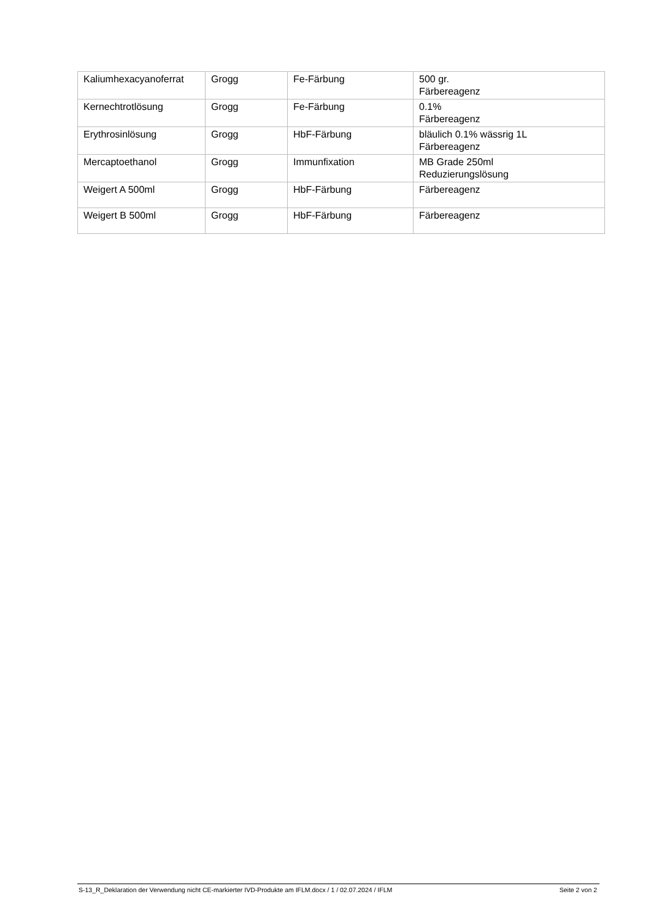| Kaliumhexacyanoferrat | Grogg | Fe-Färbung | 500 gr. Färbereagenz |
| Kernechtrotlösung | Grogg | Fe-Färbung | 0.1% Färbereagenz |
| Erythrosinlösung | Grogg | HbF-Färbung | bläulich 0.1% wässrig 1L Färbereagenz |
| Mercaptoethanol | Grogg | Immunfixation | MB Grade 250ml Reduzierungslösung |
| Weigert A 500ml | Grogg | HbF-Färbung | Färbereagenz |
| Weigert B 500ml | Grogg | HbF-Färbung | Färbereagenz |
S-13_R_Deklaration der Verwendung nicht CE-markierter IVD-Produkte am IFLM.docx / 1 / 02.07.2024 / IFLM Seite 2 von 2